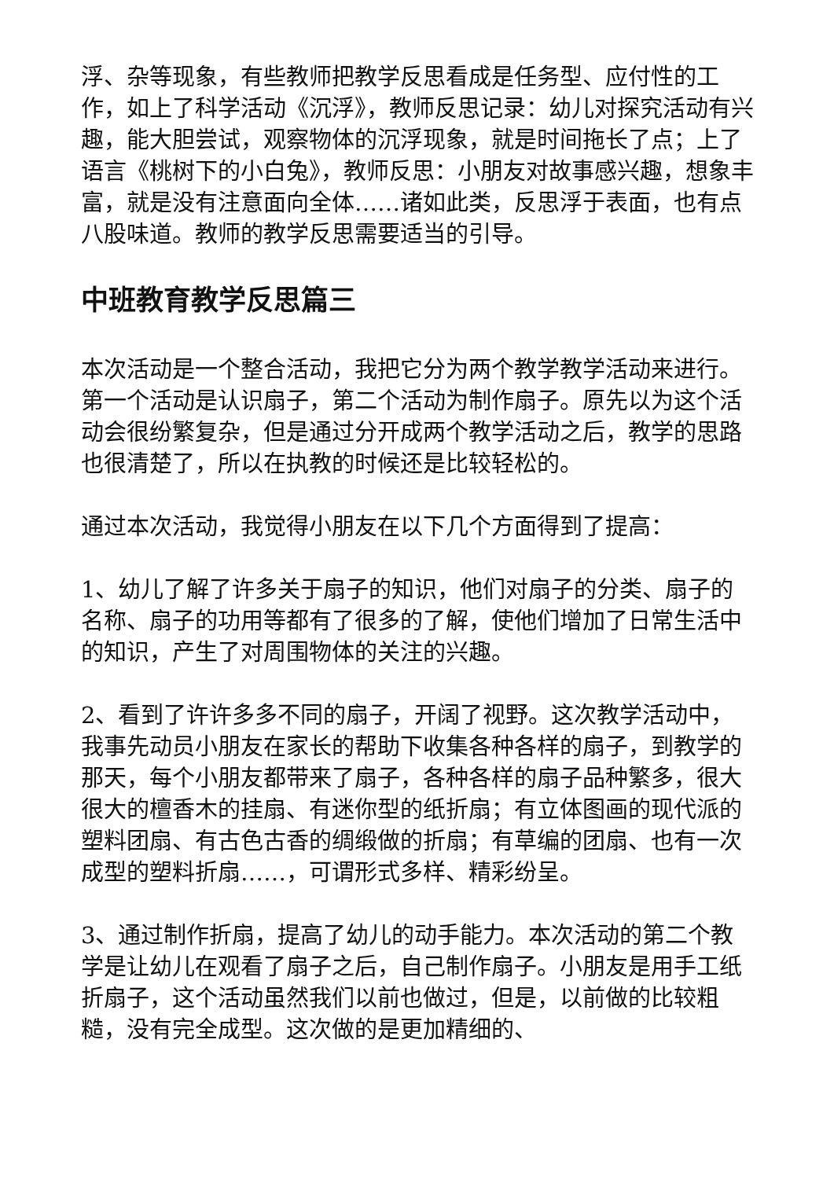浮、杂等现象，有些教师把教学反思看成是任务型、应付性的工作，如上了科学活动《沉浮》，教师反思记录：幼儿对探究活动有兴趣，能大胆尝试，观察物体的沉浮现象，就是时间拖长了点；上了语言《桃树下的小白兔》，教师反思：小朋友对故事感兴趣，想象丰富，就是没有注意面向全体……诸如此类，反思浮于表面，也有点八股味道。教师的教学反思需要适当的引导。
中班教育教学反思篇三
本次活动是一个整合活动，我把它分为两个教学教学活动来进行。第一个活动是认识扇子，第二个活动为制作扇子。原先以为这个活动会很纷繁复杂，但是通过分开成两个教学活动之后，教学的思路也很清楚了，所以在执教的时候还是比较轻松的。
通过本次活动，我觉得小朋友在以下几个方面得到了提高：
1、幼儿了解了许多关于扇子的知识，他们对扇子的分类、扇子的名称、扇子的功用等都有了很多的了解，使他们增加了日常生活中的知识，产生了对周围物体的关注的兴趣。
2、看到了许许多多不同的扇子，开阔了视野。这次教学活动中，我事先动员小朋友在家长的帮助下收集各种各样的扇子，到教学的那天，每个小朋友都带来了扇子，各种各样的扇子品种繁多，很大很大的檀香木的挂扇、有迷你型的纸折扇；有立体图画的现代派的塑料团扇、有古色古香的绸缎做的折扇；有草编的团扇、也有一次成型的塑料折扇……，可谓形式多样、精彩纷呈。
3、通过制作折扇，提高了幼儿的动手能力。本次活动的第二个教学是让幼儿在观看了扇子之后，自己制作扇子。小朋友是用手工纸折扇子，这个活动虽然我们以前也做过，但是，以前做的比较粗糙，没有完全成型。这次做的是更加精细的、